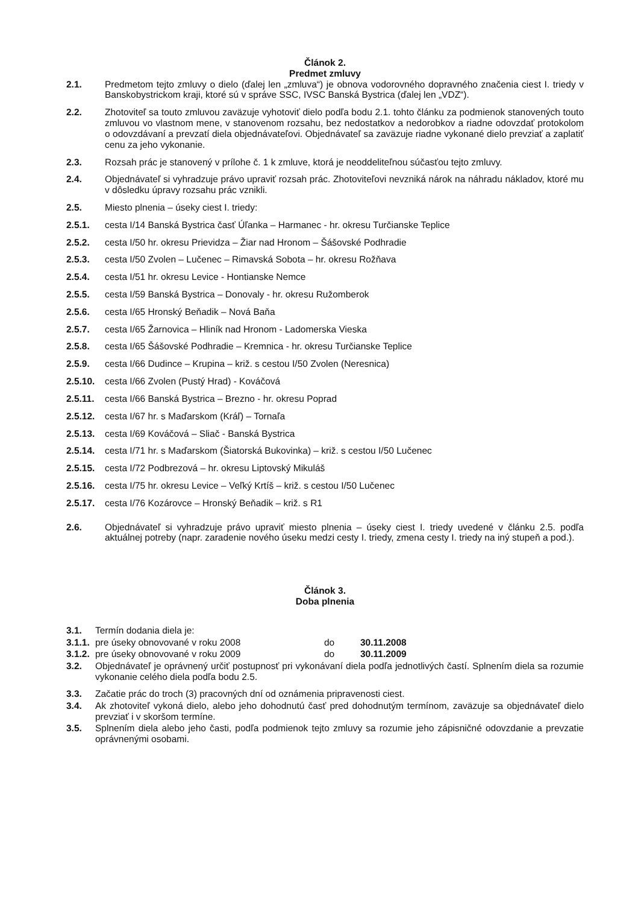Článok 2.
Predmet zmluvy
2.1. Predmetom tejto zmluvy o dielo (ďalej len „zmluva“) je obnova vodorovného dopravného značenia ciest I. triedy v Banskobystrickom kraji, ktoré sú v správe SSC, IVSC Banská Bystrica (ďalej len „VDZ“).
2.2. Zhotoviteľ sa touto zmluvou zaväzuje vyhotoviť dielo podľa bodu 2.1. tohto článku za podmienok stanovených touto zmluvou vo vlastnom mene, v stanovenom rozsahu, bez nedostatkov a nedorobkov a riadne odovzdať protokolom o odovzdávaní a prevzatí diela objednávateľovi. Objednávateľ sa zaväzuje riadne vykonané dielo prevziať a zaplatiť cenu za jeho vykonanie.
2.3. Rozsah prác je stanovený v prílohe č. 1 k zmluve, ktorá je neoddeliteľnou súčasťou tejto zmluvy.
2.4. Objednávateľ si vyhradzuje právo upraviť rozsah prác. Zhotoviteľovi nevzniká nárok na náhradu nákladov, ktoré mu v dôsledku úpravy rozsahu prác vznikli.
2.5. Miesto plnenia – úseky ciest I. triedy:
2.5.1. cesta I/14 Banská Bystrica časť Úľanka – Harmanec - hr. okresu Turčianske Teplice
2.5.2. cesta I/50 hr. okresu Prievidza – Žiar nad Hronom – Šášovské Podhradie
2.5.3. cesta I/50 Zvolen – Lučenec – Rimavská Sobota – hr. okresu Rožňava
2.5.4. cesta I/51 hr. okresu Levice - Hontianske Nemce
2.5.5. cesta I/59 Banská Bystrica – Donovaly - hr. okresu Ružomberok
2.5.6. cesta I/65 Hronský Beňadik – Nová Baňa
2.5.7. cesta I/65 Žarnovica – Hliník nad Hronom - Ladomerska Vieska
2.5.8. cesta I/65 Šášovské Podhradie – Kremnica - hr. okresu Turčianske Teplice
2.5.9. cesta I/66 Dudince – Krupina – križ. s cestou I/50 Zvolen (Neresnica)
2.5.10.
cesta I/66 Zvolen (Pustý Hrad) - Kováčová
2.5.11.
cesta I/66 Banská Bystrica – Brezno - hr. okresu Poprad
2.5.12.
cesta I/67 hr. s Maďarskom (Kráľ) – Tornaľa
2.5.13.
cesta I/69 Kováčová – Sliač - Banská Bystrica
2.5.14.
cesta I/71 hr. s Maďarskom (Šiatorská Bukovinka) – križ. s cestou I/50 Lučenec
2.5.15.
cesta I/72 Podbrezová – hr. okresu Liptovský Mikuláš
2.5.16.
cesta I/75 hr. okresu Levice – Veľký Krtíš – križ. s cestou I/50 Lučenec
2.5.17.
cesta I/76 Kozárovce – Hronský Beňadik – križ. s R1
2.6. Objednávateľ si vyhradzuje právo upraviť miesto plnenia – úseky ciest I. triedy uvedené v článku 2.5. podľa aktuálnej potreby (napr. zaradenie nového úseku medzi cesty I. triedy, zmena cesty I. triedy na iný stupeň a pod.).
Článok 3.
Doba plnenia
3.1. Termín dodania diela je:
3.1.1.
pre úseky obnovované v roku 2008 do 30.11.2008
3.1.2.
pre úseky obnovované v roku 2009 do 30.11.2009
3.2. Objednávateľ je oprávnený určiť postupnosť pri vykonávaní diela podľa jednotlivých častí. Splnením diela sa rozumie vykonanie celého diela podľa bodu 2.5.
3.3. Začatie prác do troch (3) pracovných dní od oznámenia pripravenosti ciest.
3.4. Ak zhotoviteľ vykoná dielo, alebo jeho dohodnutú časť pred dohodnutým termínom, zaväzuje sa objednávateľ dielo prevziať i v skoršom termíne.
3.5. Splnením diela alebo jeho časti, podľa podmienok tejto zmluvy sa rozumie jeho zápisničné odovzdanie a prevzatie oprávnenými osobami.